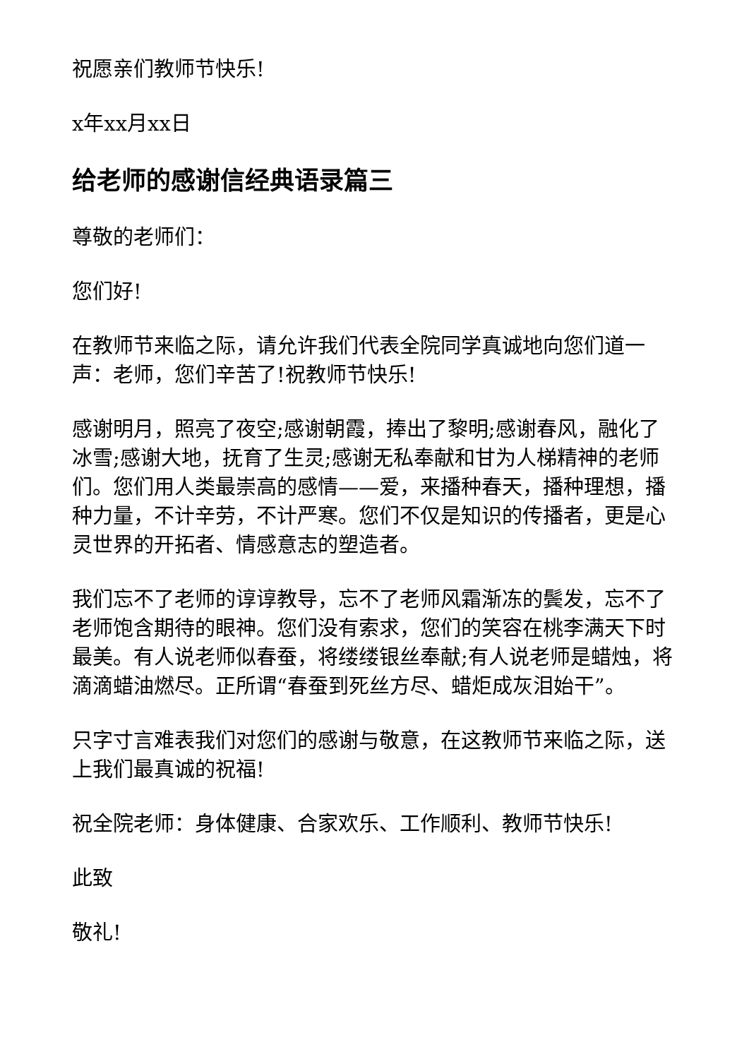祝愿亲们教师节快乐!
x年xx月xx日
给老师的感谢信经典语录篇三
尊敬的老师们：
您们好!
在教师节来临之际，请允许我们代表全院同学真诚地向您们道一声：老师，您们辛苦了!祝教师节快乐!
感谢明月，照亮了夜空;感谢朝霞，捧出了黎明;感谢春风，融化了冰雪;感谢大地，抚育了生灵;感谢无私奉献和甘为人梯精神的老师们。您们用人类最崇高的感情——爱，来播种春天，播种理想，播种力量，不计辛劳，不计严寒。您们不仅是知识的传播者，更是心灵世界的开拓者、情感意志的塑造者。
我们忘不了老师的谆谆教导，忘不了老师风霜渐冻的鬓发，忘不了老师饱含期待的眼神。您们没有索求，您们的笑容在桃李满天下时最美。有人说老师似春蚕，将缕缕银丝奉献;有人说老师是蜡烛，将滴滴蜡油燃尽。正所谓“春蚕到死丝方尽、蜡炬成灰泪始干”。
只字寸言难表我们对您们的感谢与敬意，在这教师节来临之际，送上我们最真诚的祝福!
祝全院老师：身体健康、合家欢乐、工作顺利、教师节快乐!
此致
敬礼!